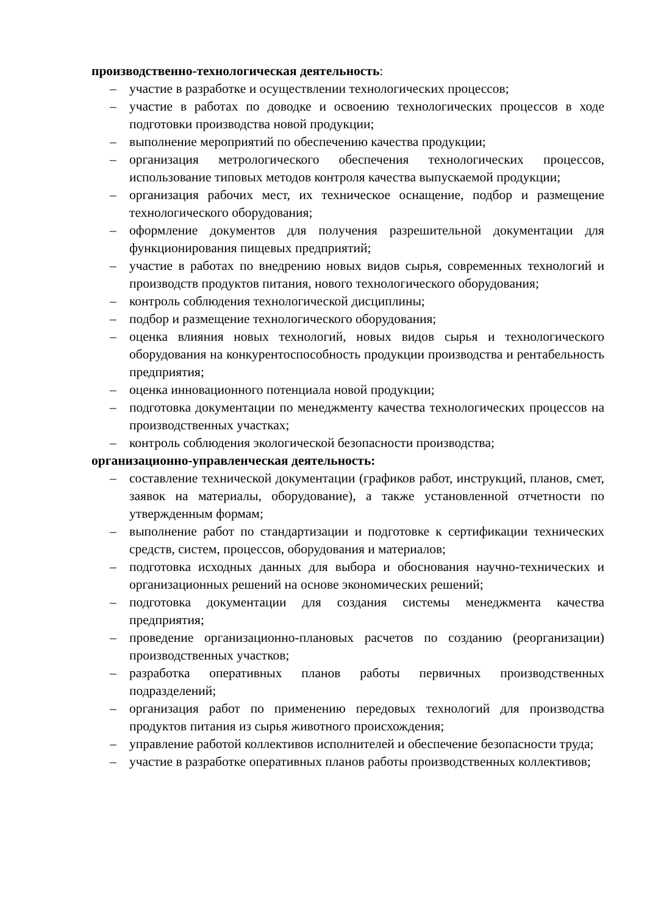производственно-технологическая деятельность:
– участие в разработке и осуществлении технологических процессов;
– участие в работах по доводке и освоению технологических процессов в ходе подготовки производства новой продукции;
– выполнение мероприятий по обеспечению качества продукции;
– организация метрологического обеспечения технологических процессов, использование типовых методов контроля качества выпускаемой продукции;
– организация рабочих мест, их техническое оснащение, подбор и размещение технологического оборудования;
– оформление документов для получения разрешительной документации для функционирования пищевых предприятий;
– участие в работах по внедрению новых видов сырья, современных технологий и производств продуктов питания, нового технологического оборудования;
– контроль соблюдения технологической дисциплины;
– подбор и размещение технологического оборудования;
– оценка влияния новых технологий, новых видов сырья и технологического оборудования на конкурентоспособность продукции производства и рентабельность предприятия;
– оценка инновационного потенциала новой продукции;
– подготовка документации по менеджменту качества технологических процессов на производственных участках;
– контроль соблюдения экологической безопасности производства;
организационно-управленческая деятельность:
– составление технической документации (графиков работ, инструкций, планов, смет, заявок на материалы, оборудование), а также установленной отчетности по утвержденным формам;
– выполнение работ по стандартизации и подготовке к сертификации технических средств, систем, процессов, оборудования и материалов;
– подготовка исходных данных для выбора и обоснования научно-технических и организационных решений на основе экономических решений;
– подготовка документации для создания системы менеджмента качества предприятия;
– проведение организационно-плановых расчетов по созданию (реорганизации) производственных участков;
– разработка оперативных планов работы первичных производственных подразделений;
– организация работ по применению передовых технологий для производства продуктов питания из сырья животного происхождения;
– управление работой коллективов исполнителей и обеспечение безопасности труда;
– участие в разработке оперативных планов работы производственных коллективов;